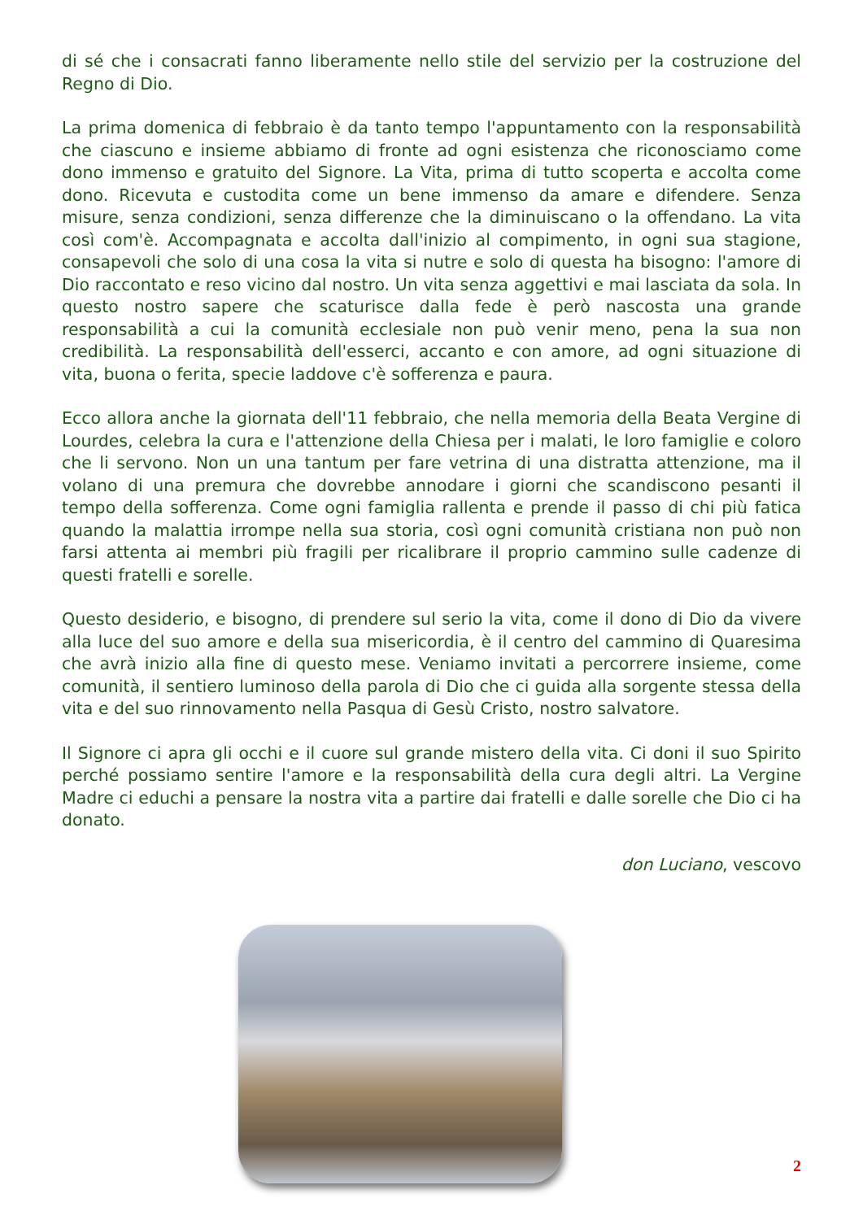di sé che i consacrati fanno liberamente nello stile del servizio per la costruzione del Regno di Dio.
La prima domenica di febbraio è da tanto tempo l'appuntamento con la responsabilità che ciascuno e insieme abbiamo di fronte ad ogni esistenza che riconosciamo come dono immenso e gratuito del Signore. La Vita, prima di tutto scoperta e accolta come dono. Ricevuta e custodita come un bene immenso da amare e difendere. Senza misure, senza condizioni, senza differenze che la diminuiscano o la offendano. La vita così com'è. Accompagnata e accolta dall'inizio al compimento, in ogni sua stagione, consapevoli che solo di una cosa la vita si nutre e solo di questa ha bisogno: l'amore di Dio raccontato e reso vicino dal nostro. Un vita senza aggettivi e mai lasciata da sola. In questo nostro sapere che scaturisce dalla fede è però nascosta una grande responsabilità a cui la comunità ecclesiale non può venir meno, pena la sua non credibilità. La responsabilità dell'esserci, accanto e con amore, ad ogni situazione di vita, buona o ferita, specie laddove c'è sofferenza e paura.
Ecco allora anche la giornata dell'11 febbraio, che nella memoria della Beata Vergine di Lourdes, celebra la cura e l'attenzione della Chiesa per i malati, le loro famiglie e coloro che li servono. Non un una tantum per fare vetrina di una distratta attenzione, ma il volano di una premura che dovrebbe annodare i giorni che scandiscono pesanti il tempo della sofferenza. Come ogni famiglia rallenta e prende il passo di chi più fatica quando la malattia irrompe nella sua storia, così ogni comunità cristiana non può non farsi attenta ai membri più fragili per ricalibrare il proprio cammino sulle cadenze di questi fratelli e sorelle.
Questo desiderio, e bisogno, di prendere sul serio la vita, come il dono di Dio da vivere alla luce del suo amore e della sua misericordia, è il centro del cammino di Quaresima che avrà inizio alla fine di questo mese. Veniamo invitati a percorrere insieme, come comunità, il sentiero luminoso della parola di Dio che ci guida alla sorgente stessa della vita e del suo rinnovamento nella Pasqua di Gesù Cristo, nostro salvatore.
Il Signore ci apra gli occhi e il cuore sul grande mistero della vita. Ci doni il suo Spirito perché possiamo sentire l'amore e la responsabilità della cura degli altri. La Vergine Madre ci educhi a pensare la nostra vita a partire dai fratelli e dalle sorelle che Dio ci ha donato.
don Luciano, vescovo
2